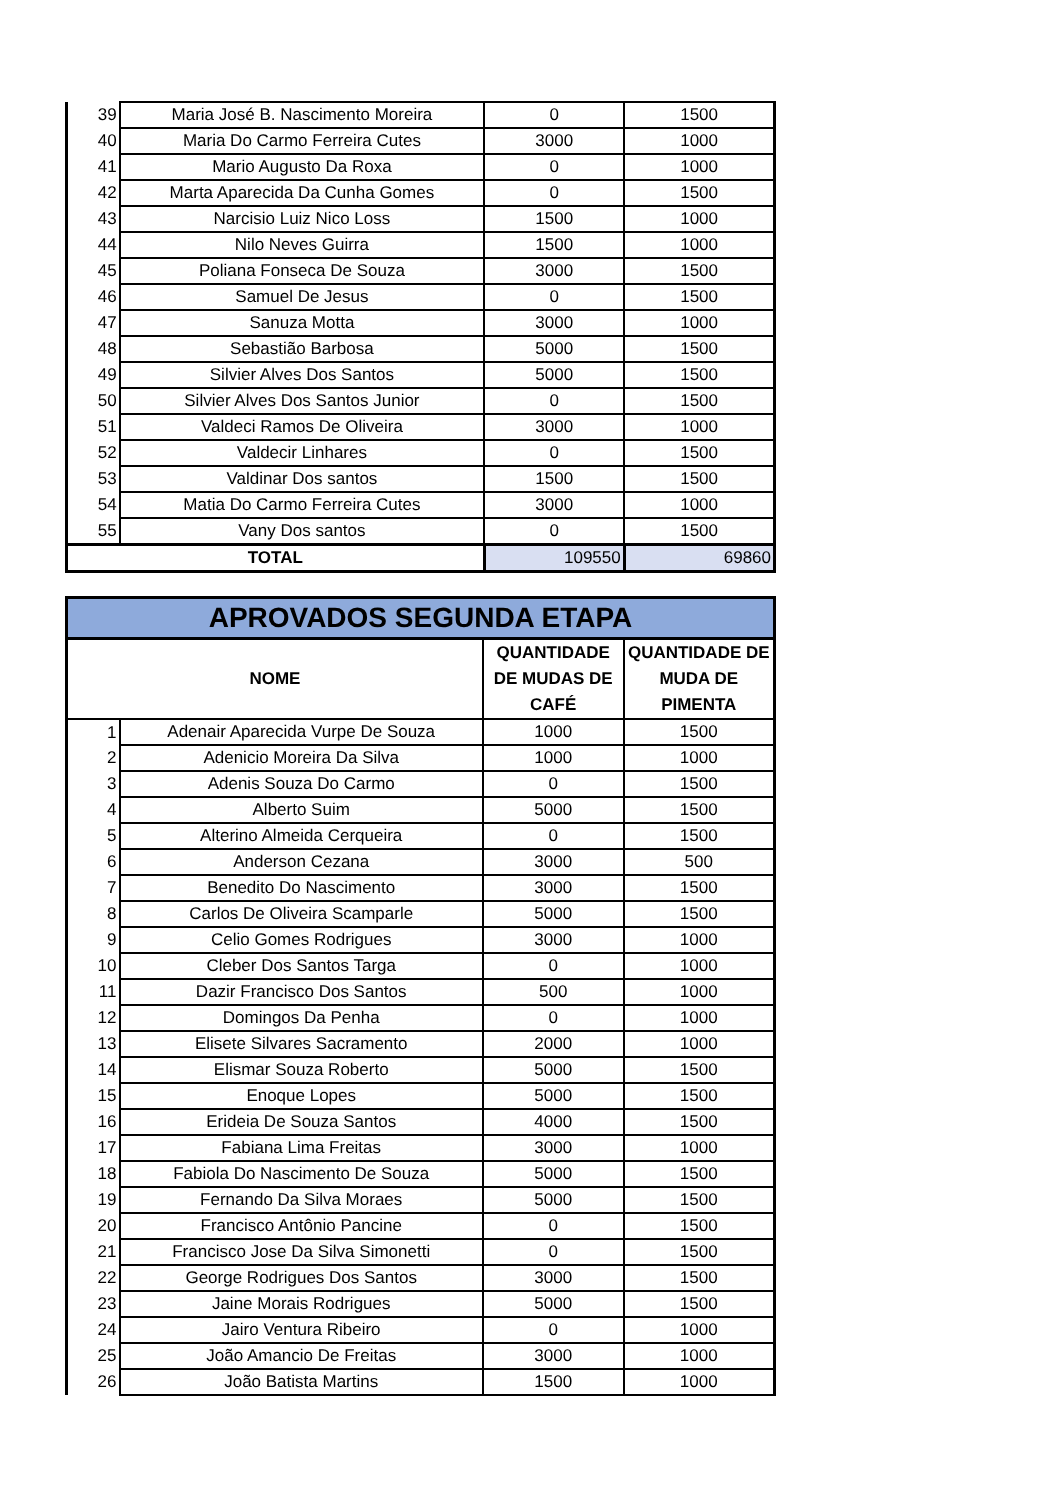| 39 | Maria José B. Nascimento Moreira | 0 | 1500 |
| 40 | Maria Do Carmo Ferreira Cutes | 3000 | 1000 |
| 41 | Mario Augusto Da Roxa | 0 | 1000 |
| 42 | Marta Aparecida Da Cunha Gomes | 0 | 1500 |
| 43 | Narcisio Luiz Nico Loss | 1500 | 1000 |
| 44 | Nilo Neves Guirra | 1500 | 1000 |
| 45 | Poliana Fonseca De Souza | 3000 | 1500 |
| 46 | Samuel De Jesus | 0 | 1500 |
| 47 | Sanuza Motta | 3000 | 1000 |
| 48 | Sebastião Barbosa | 5000 | 1500 |
| 49 | Silvier Alves Dos Santos | 5000 | 1500 |
| 50 | Silvier Alves Dos Santos Junior | 0 | 1500 |
| 51 | Valdeci Ramos De Oliveira | 3000 | 1000 |
| 52 | Valdecir Linhares | 0 | 1500 |
| 53 | Valdinar Dos santos | 1500 | 1500 |
| 54 | Matia Do Carmo Ferreira Cutes | 3000 | 1000 |
| 55 | Vany Dos santos | 0 | 1500 |
| TOTAL | | 109550 | 69860 |
| APROVADOS SEGUNDA ETAPA | | | |
| NOME | | QUANTIDADE DE MUDAS DE CAFÉ | QUANTIDADE DE MUDA DE PIMENTA |
| 1 | Adenair Aparecida Vurpe De Souza | 1000 | 1500 |
| 2 | Adenicio Moreira Da Silva | 1000 | 1000 |
| 3 | Adenis Souza Do Carmo | 0 | 1500 |
| 4 | Alberto Suim | 5000 | 1500 |
| 5 | Alterino Almeida Cerqueira | 0 | 1500 |
| 6 | Anderson Cezana | 3000 | 500 |
| 7 | Benedito Do Nascimento | 3000 | 1500 |
| 8 | Carlos De Oliveira Scamparle | 5000 | 1500 |
| 9 | Celio Gomes Rodrigues | 3000 | 1000 |
| 10 | Cleber Dos Santos Targa | 0 | 1000 |
| 11 | Dazir Francisco Dos Santos | 500 | 1000 |
| 12 | Domingos Da Penha | 0 | 1000 |
| 13 | Elisete Silvares Sacramento | 2000 | 1000 |
| 14 | Elismar Souza Roberto | 5000 | 1500 |
| 15 | Enoque Lopes | 5000 | 1500 |
| 16 | Erideia De Souza Santos | 4000 | 1500 |
| 17 | Fabiana Lima Freitas | 3000 | 1000 |
| 18 | Fabiola Do Nascimento De Souza | 5000 | 1500 |
| 19 | Fernando Da Silva Moraes | 5000 | 1500 |
| 20 | Francisco Antônio Pancine | 0 | 1500 |
| 21 | Francisco Jose Da Silva Simonetti | 0 | 1500 |
| 22 | George Rodrigues Dos Santos | 3000 | 1500 |
| 23 | Jaine Morais Rodrigues | 5000 | 1500 |
| 24 | Jairo Ventura Ribeiro | 0 | 1000 |
| 25 | João Amancio De Freitas | 3000 | 1000 |
| 26 | João Batista Martins | 1500 | 1000 |